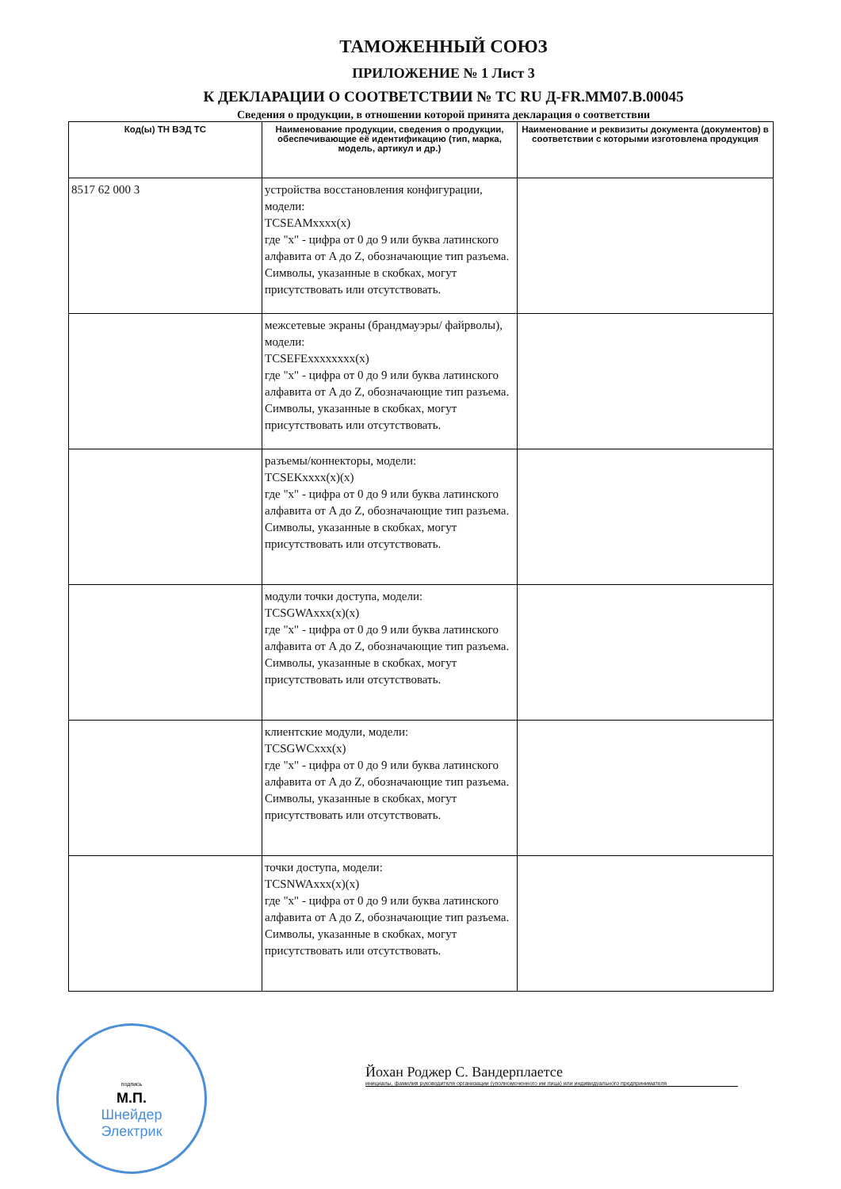ТАМОЖЕННЫЙ СОЮЗ
ПРИЛОЖЕНИЕ № 1 Лист 3
К ДЕКЛАРАЦИИ О СООТВЕТСТВИИ № ТС RU Д-FR.ММ07.В.00045
Сведения о продукции, в отношении которой принята декларация о соответствии
| Код(ы) ТН ВЭД ТС | Наименование продукции, сведения о продукции, обеспечивающие её идентификацию (тип, марка, модель, артикул и др.) | Наименование и реквизиты документа (документов) в соответствии с которыми изготовлена продукция |
| --- | --- | --- |
| 8517 62 000 3 | устройства восстановления конфигурации, модели: TCSEAMxxxx(x) где "x" - цифра от 0 до 9 или буква латинского алфавита от A до Z, обозначающие тип разъема. Символы, указанные в скобках, могут присутствовать или отсутствовать. | |
| | межсетевые экраны (брандмауэры/ файрволы), модели: TCSEFExxxxxxxx(x) где "x" - цифра от 0 до 9 или буква латинского алфавита от A до Z, обозначающие тип разъема. Символы, указанные в скобках, могут присутствовать или отсутствовать. | |
| | разъемы/коннекторы, модели: TCSEKxxxx(x)(x) где "x" - цифра от 0 до 9 или буква латинского алфавита от A до Z, обозначающие тип разъема. Символы, указанные в скобках, могут присутствовать или отсутствовать. | |
| | модули точки доступа, модели: TCSGWAxxx(x)(x) где "x" - цифра от 0 до 9 или буква латинского алфавита от A до Z, обозначающие тип разъема. Символы, указанные в скобках, могут присутствовать или отсутствовать. | |
| | клиентские модули, модели: TCSGWCxxx(x) где "x" - цифра от 0 до 9 или буква латинского алфавита от A до Z, обозначающие тип разъема. Символы, указанные в скобках, могут присутствовать или отсутствовать. | |
| | точки доступа, модели: TCSNWAxxx(x)(x) где "x" - цифра от 0 до 9 или буква латинского алфавита от A до Z, обозначающие тип разъема. Символы, указанные в скобках, могут присутствовать или отсутствовать. | |
подпись
М.П.
Шнейдер
Электрик
Йохан Роджер С. Вандерплаетсе
инициалы, фамилия руководителя организации (уполномоченного им лица) или индивидуального предпринимателя